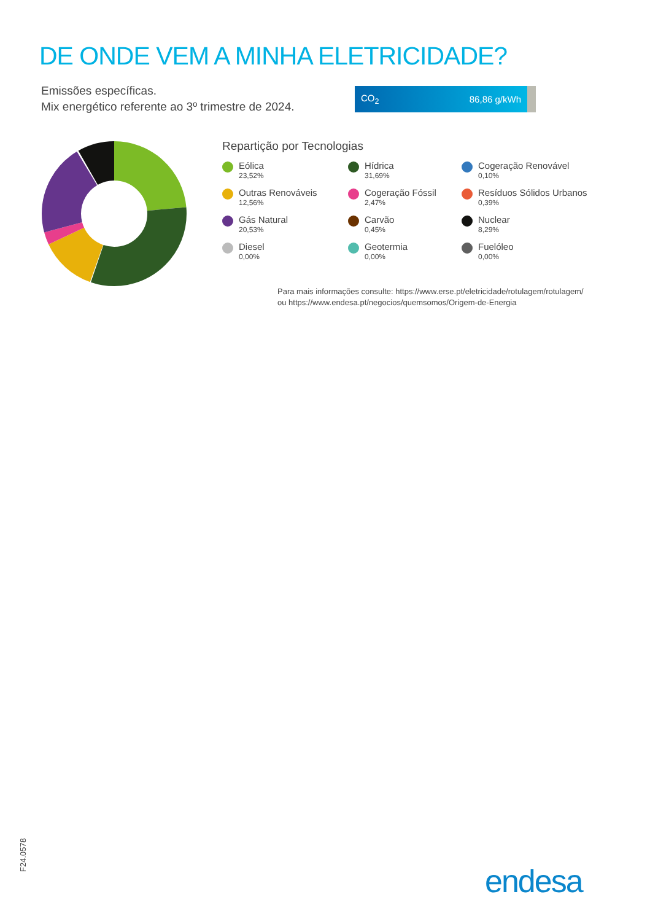DE ONDE VEM A MINHA ELETRICIDADE?
Emissões específicas.
Mix energético referente ao 3º trimestre de 2024.
CO<sub>2</sub> 86,86 g/kWh
Repartição por Tecnologias
Eólica
23,52%
Hídrica
31,69%
Cogeração Renovável
0,10%
Outras Renováveis
12,56%
Cogeração Fóssil
2,47%
Resíduos Sólidos Urbanos
0,39%
Gás Natural
20,53%
Carvão
0,45%
Nuclear
8,29%
Diesel
0,00%
Geotermia
0,00%
Fuelóleo
0,00%
Para mais informações consulte: https://www.erse.pt/eletricidade/rotulagem/rotulagem/
ou https://www.endesa.pt/negocios/quemsomos/Origem-de-Energia
F24.0578 endesa